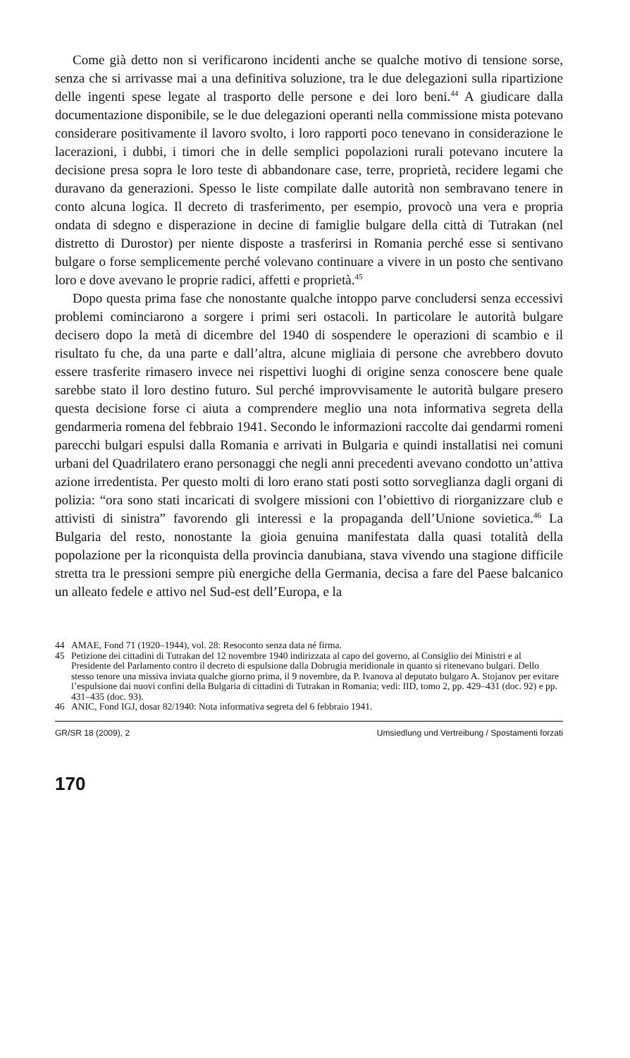Come già detto non si verificarono incidenti anche se qualche motivo di tensione sorse, senza che si arrivasse mai a una definitiva soluzione, tra le due delegazioni sulla ripartizione delle ingenti spese legate al trasporto delle persone e dei loro beni.<sup>44</sup> A giudicare dalla documentazione disponibile, se le due delegazioni operanti nella commissione mista potevano considerare positivamente il lavoro svolto, i loro rapporti poco tenevano in considerazione le lacerazioni, i dubbi, i timori che in delle semplici popolazioni rurali potevano incutere la decisione presa sopra le loro teste di abbandonare case, terre, proprietà, recidere legami che duravano da generazioni. Spesso le liste compilate dalle autorità non sembravano tenere in conto alcuna logica. Il decreto di trasferimento, per esempio, provocò una vera e propria ondata di sdegno e disperazione in decine di famiglie bulgare della città di Tutrakan (nel distretto di Durostor) per niente disposte a trasferirsi in Romania perché esse si sentivano bulgare o forse semplicemente perché volevano continuare a vivere in un posto che sentivano loro e dove avevano le proprie radici, affetti e proprietà.<sup>45</sup>
Dopo questa prima fase che nonostante qualche intoppo parve concludersi senza eccessivi problemi cominciarono a sorgere i primi seri ostacoli. In particolare le autorità bulgare decisero dopo la metà di dicembre del 1940 di sospendere le operazioni di scambio e il risultato fu che, da una parte e dall’altra, alcune migliaia di persone che avrebbero dovuto essere trasferite rimasero invece nei rispettivi luoghi di origine senza conoscere bene quale sarebbe stato il loro destino futuro. Sul perché improvvisamente le autorità bulgare presero questa decisione forse ci aiuta a comprendere meglio una nota informativa segreta della gendarmeria romena del febbraio 1941. Secondo le informazioni raccolte dai gendarmi romeni parecchi bulgari espulsi dalla Romania e arrivati in Bulgaria e quindi installatisi nei comuni urbani del Quadrilatero erano personaggi che negli anni precedenti avevano condotto un’attiva azione irredentista. Per questo molti di loro erano stati posti sotto sorveglianza dagli organi di polizia: “ora sono stati incaricati di svolgere missioni con l’obiettivo di riorganizzare club e attivisti di sinistra” favorendo gli interessi e la propaganda dell’Unione sovietica.<sup>46</sup> La Bulgaria del resto, nonostante la gioia genuina manifestata dalla quasi totalità della popolazione per la riconquista della provincia danubiana, stava vivendo una stagione difficile stretta tra le pressioni sempre più energiche della Germania, decisa a fare del Paese balcanico un alleato fedele e attivo nel Sud-est dell’Europa, e la
44 AMAE, Fond 71 (1920–1944), vol. 28: Resoconto senza data né firma.
45 Petizione dei cittadini di Tutrakan del 12 novembre 1940 indirizzata al capo del governo, al Consiglio dei Ministri e al Presidente del Parlamento contro il decreto di espulsione dalla Dobrugia meridionale in quanto si ritenevano bulgari. Dello stesso tenore una missiva inviata qualche giorno prima, il 9 novembre, da P. Ivanova al deputato bulgaro A. Stojanov per evitare l’espulsione dai nuovi confini della Bulgaria di cittadini di Tutrakan in Romania; vedi: IID, tomo 2, pp. 429–431 (doc. 92) e pp. 431–435 (doc. 93).
46 ANIC, Fond IGJ, dosar 82/1940: Nota informativa segreta del 6 febbraio 1941.
GR/SR 18 (2009), 2 Umsiedlung und Vertreibung / Spostamenti forzati
170